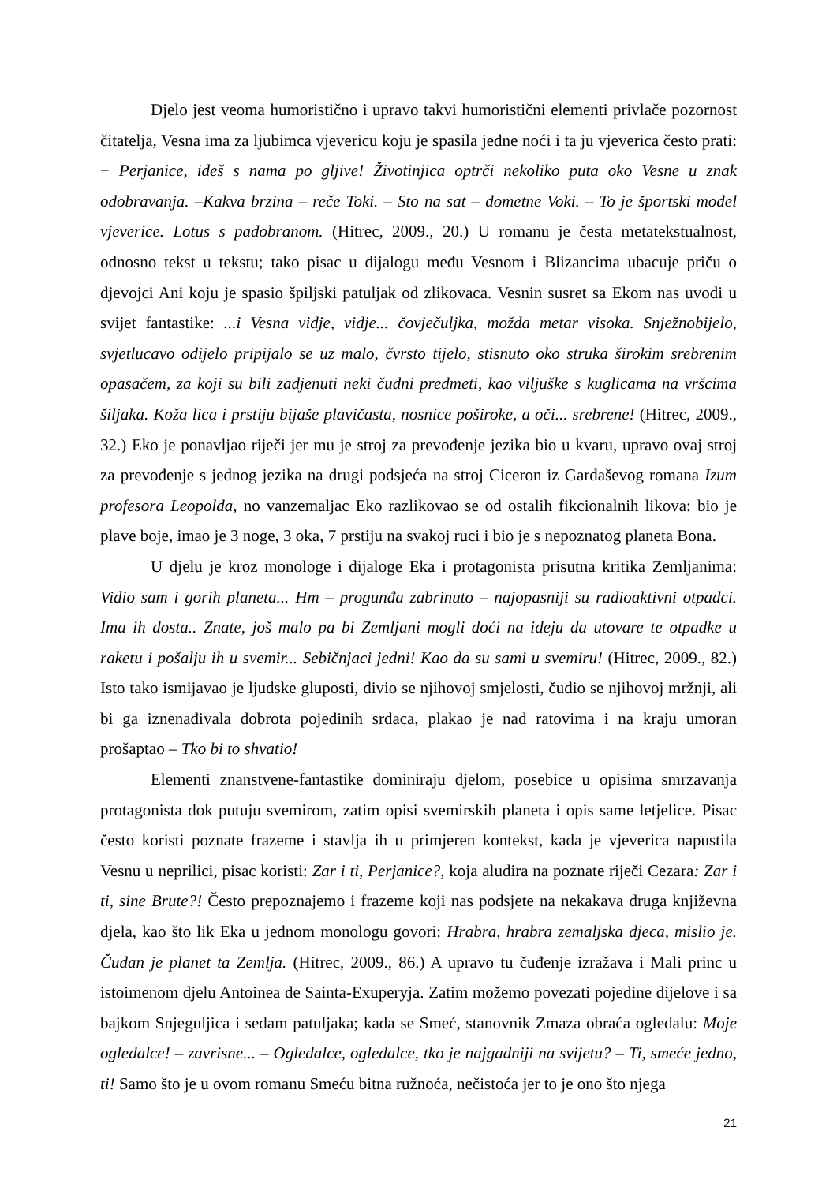Djelo jest veoma humoristično i upravo takvi humoristični elementi privlače pozornost čitatelja, Vesna ima za ljubimca vjevericu koju je spasila jedne noći i ta ju vjeverica često prati: − Perjanice, ideš s nama po gljive! Životinjica optrči nekoliko puta oko Vesne u znak odobravanja. –Kakva brzina – reče Toki. – Sto na sat – dometne Voki. – To je športski model vjeverice. Lotus s padobranom. (Hitrec, 2009., 20.) U romanu je česta metatekstualnost, odnosno tekst u tekstu; tako pisac u dijalogu među Vesnom i Blizancima ubacuje priču o djevojci Ani koju je spasio špiljski patuljak od zlikovaca. Vesnin susret sa Ekom nas uvodi u svijet fantastike: ...i Vesna vidje, vidje... čovječuljka, možda metar visoka. Snježnobijelo, svjetlucavo odijelo pripijalo se uz malo, čvrsto tijelo, stisnuto oko struka širokim srebrenim opasačem, za koji su bili zadjenuti neki čudni predmeti, kao viljuške s kuglicama na vršcima šiljaka. Koža lica i prstiju bijaše plavičasta, nosnice poširoke, a oči... srebrene! (Hitrec, 2009., 32.) Eko je ponavljao riječi jer mu je stroj za prevođenje jezika bio u kvaru, upravo ovaj stroj za prevođenje s jednog jezika na drugi podsjeća na stroj Ciceron iz Gardaševog romana Izum profesora Leopolda, no vanzemaljac Eko razlikovao se od ostalih fikcionalnih likova: bio je plave boje, imao je 3 noge, 3 oka, 7 prstiju na svakoj ruci i bio je s nepoznatog planeta Bona.
U djelu je kroz monologe i dijaloge Eka i protagonista prisutna kritika Zemljanima: Vidio sam i gorih planeta... Hm – progunđa zabrinuto – najopasniji su radioaktivni otpadci. Ima ih dosta.. Znate, još malo pa bi Zemljani mogli doći na ideju da utovare te otpadke u raketu i pošalju ih u svemir... Sebičnjaci jedni! Kao da su sami u svemiru! (Hitrec, 2009., 82.) Isto tako ismijavao je ljudske gluposti, divio se njihovoj smjelosti, čudio se njihovoj mržnji, ali bi ga iznenađivala dobrota pojedinih srdaca, plakao je nad ratovima i na kraju umoran prošaptao – Tko bi to shvatio!
Elementi znanstvene-fantastike dominiraju djelom, posebice u opisima smrzavanja protagonista dok putuju svemirom, zatim opisi svemirskih planeta i opis same letjelice. Pisac često koristi poznate frazeme i stavlja ih u primjeren kontekst, kada je vjeverica napustila Vesnu u neprilici, pisac koristi: Zar i ti, Perjanice?, koja aludira na poznate riječi Cezara: Zar i ti, sine Brute?! Često prepoznajemo i frazeme koji nas podsjete na nekakava druga književna djela, kao što lik Eka u jednom monologu govori: Hrabra, hrabra zemaljska djeca, mislio je. Čudan je planet ta Zemlja. (Hitrec, 2009., 86.) A upravo tu čuđenje izražava i Mali princ u istoimenom djelu Antoinea de Sainta-Exuperyja. Zatim možemo povezati pojedine dijelove i sa bajkom Snjeguljica i sedam patuljaka; kada se Smeć, stanovnik Zmaza obraća ogledalu: Moje ogledalce! – zavrisne... – Ogledalce, ogledalce, tko je najgadniji na svijetu? – Ti, smeće jedno, ti! Samo što je u ovom romanu Smeću bitna ružnoća, nečistoća jer to je ono što njega
21